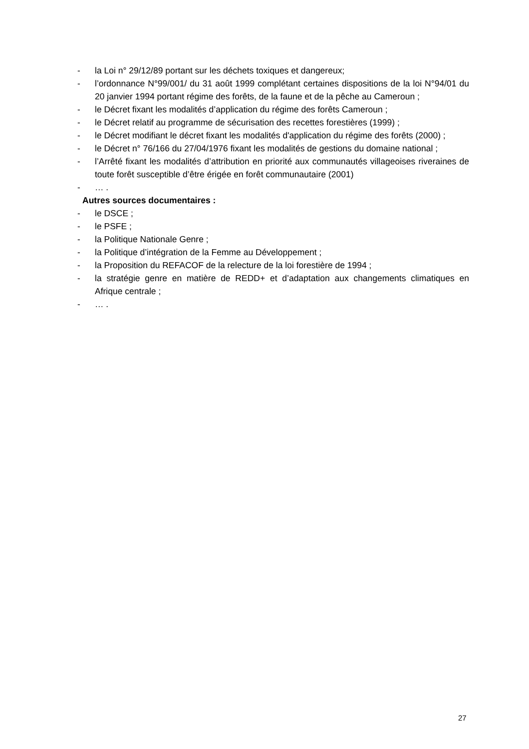- la Loi n° 29/12/89 portant sur les déchets toxiques et dangereux;
- l’ordonnance N°99/001/ du 31 août 1999 complétant certaines dispositions de la loi N°94/01 du 20 janvier 1994 portant régime des forêts, de la faune et de la pêche au Cameroun ;
- le Décret fixant les modalités d’application du régime des forêts Cameroun ;
- le Décret relatif au programme de sécurisation des recettes forestières (1999) ;
- le Décret modifiant le décret fixant les modalités d'application du régime des forêts (2000) ;
- le Décret n° 76/166 du 27/04/1976 fixant les modalités de gestions du domaine national ;
- l’Arrêté fixant les modalités d’attribution en priorité aux communautés villageoises riveraines de toute forêt susceptible d’être érigée en forêt communautaire (2001)
- … .
Autres sources documentaires :
- le DSCE ;
- le PSFE ;
- la Politique Nationale Genre ;
- la Politique d’intégration de la Femme au Développement ;
- la Proposition du REFACOF de la relecture de la loi forestière de 1994 ;
- la stratégie genre en matière de REDD+ et d’adaptation aux changements climatiques en Afrique centrale ;
- … .
27